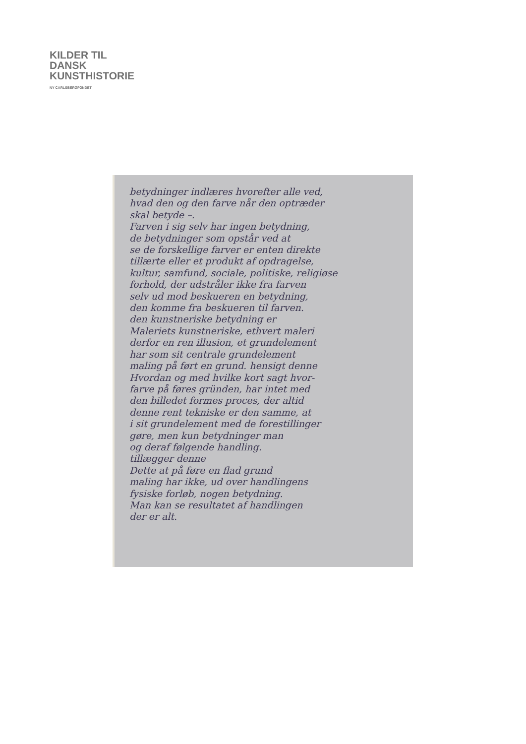KILDER TIL
DANSK
KUNSTHISTORIE
NY CARLSBERGFONDET
betydninger indlæres hvorefter alle ved,
hvad den og den farve når den optræder
skal betyde –.
Farven i sig selv har ingen betydning,
de betydninger som opstår ved at
se de forskellige farver er enten direkte
tillærte eller et produkt af opdragelse,
kultur, samfund, sociale, politiske, religiøse
forhold, der udstråler ikke fra farven
selv ud mod beskueren en betydning,
den komme fra beskueren til farven.
den kunstneriske betydning er
Maleriets kunstneriske, ethvert maleri
derfor en ren illusion, et grundelement
har som sit centrale grundelement
maling på ført en grund. hensigt denne
Hvordan og med hvilke kort sagt hvor-
farve på føres gründen, har intet med
den billedet formes proces, der altid
denne rent tekniske er den samme, at
i sit grundelement med de forestillinger
gøre, men kun betydninger man
og deraf følgende handling.
tillægger denne
Dette at på føre en flad grund
maling har ikke, ud over handlingens
fysiske forløb, nogen betydning.
Man kan se resultatet af handlingen
der er alt.